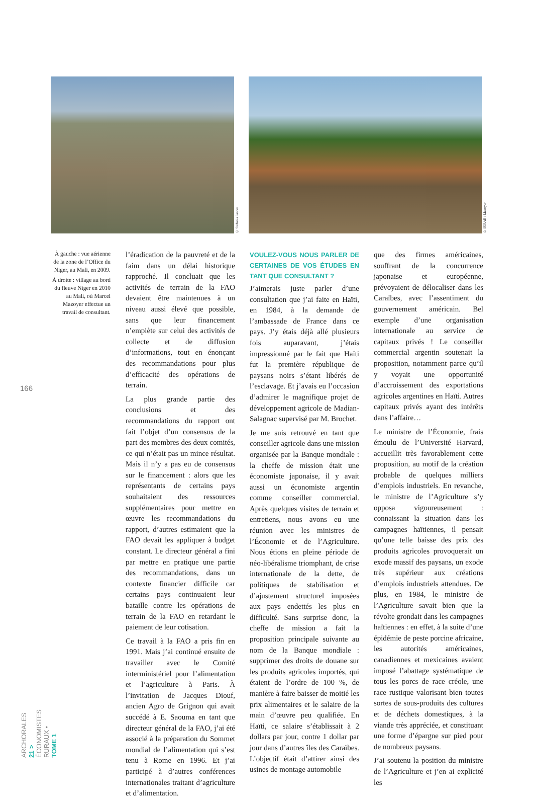© Stefania Janner
© INRAE / Mazoyer
166
ARCHORALES 21 > ÉCONOMISTES RURAUX • TOME 1
À gauche : vue aérienne de la zone de l’Office du Niger, au Mali, en 2009.
À droite : village au bord du fleuve Niger en 2010 au Mali, où Marcel Mazoyer effectue un travail de consultant.
l’éradication de la pauvreté et de la faim dans un délai historique rapproché. Il concluait que les activités de terrain de la FAO devaient être maintenues à un niveau aussi élevé que possible, sans que leur financement n’empiète sur celui des activités de collecte et de diffusion d’informations, tout en énonçant des recommandations pour plus d’efficacité des opérations de terrain.
La plus grande partie des conclusions et des recommandations du rapport ont fait l’objet d’un consensus de la part des membres des deux comités, ce qui n’était pas un mince résultat. Mais il n’y a pas eu de consensus sur le financement : alors que les représentants de certains pays souhaitaient des ressources supplémentaires pour mettre en œuvre les recommandations du rapport, d’autres estimaient que la FAO devait les appliquer à budget constant. Le directeur général a fini par mettre en pratique une partie des recommandations, dans un contexte financier difficile car certains pays continuaient leur bataille contre les opérations de terrain de la FAO en retardant le paiement de leur cotisation.
Ce travail à la FAO a pris fin en 1991. Mais j’ai continué ensuite de travailler avec le Comité interministériel pour l’alimentation et l’agriculture à Paris. À l’invitation de Jacques Diouf, ancien Agro de Grignon qui avait succédé à E. Saouma en tant que directeur général de la FAO, j’ai été associé à la préparation du Sommet mondial de l’alimentation qui s’est tenu à Rome en 1996. Et j’ai participé à d’autres conférences internationales traitant d’agriculture et d’alimentation.
VOULEZ-VOUS NOUS PARLER DE CERTAINES DE VOS ÉTUDES EN TANT QUE CONSULTANT ?
J’aimerais juste parler d’une consultation que j’ai faite en Haïti, en 1984, à la demande de l’ambassade de France dans ce pays. J’y étais déjà allé plusieurs fois auparavant, j’étais impressionné par le fait que Haïti fut la première république de paysans noirs s’étant libérés de l’esclavage. Et j’avais eu l’occasion d’admirer le magnifique projet de développement agricole de Madian-Salagnac supervisé par M. Brochet.
Je me suis retrouvé en tant que conseiller agricole dans une mission organisée par la Banque mondiale : la cheffe de mission était une économiste japonaise, il y avait aussi un économiste argentin comme conseiller commercial. Après quelques visites de terrain et entretiens, nous avons eu une réunion avec les ministres de l’Économie et de l’Agriculture. Nous étions en pleine période de néo-libéralisme triomphant, de crise internationale de la dette, de politiques de stabilisation et d’ajustement structurel imposées aux pays endettés les plus en difficulté. Sans surprise donc, la cheffe de mission a fait la proposition principale suivante au nom de la Banque mondiale : supprimer des droits de douane sur les produits agricoles importés, qui étaient de l’ordre de 100 %, de manière à faire baisser de moitié les prix alimentaires et le salaire de la main d’œuvre peu qualifiée. En Haïti, ce salaire s’établissait à 2 dollars par jour, contre 1 dollar par jour dans d’autres îles des Caraïbes. L’objectif était d’attirer ainsi des usines de montage automobile
que des firmes américaines, souffrant de la concurrence japonaise et européenne, prévoyaient de délocaliser dans les Caraïbes, avec l’assentiment du gouvernement américain. Bel exemple d’une organisation internationale au service de capitaux privés ! Le conseiller commercial argentin soutenait la proposition, notamment parce qu’il y voyait une opportunité d’accroissement des exportations agricoles argentines en Haïti. Autres capitaux privés ayant des intérêts dans l’affaire…
Le ministre de l’Économie, frais émoulu de l’Université Harvard, accueillit très favorablement cette proposition, au motif de la création probable de quelques milliers d’emplois industriels. En revanche, le ministre de l’Agriculture s’y opposa vigoureusement : connaissant la situation dans les campagnes haïtiennes, il pensait qu’une telle baisse des prix des produits agricoles provoquerait un exode massif des paysans, un exode très supérieur aux créations d’emplois industriels attendues. De plus, en 1984, le ministre de l’Agriculture savait bien que la révolte grondait dans les campagnes haïtiennes : en effet, à la suite d’une épidémie de peste porcine africaine, les autorités américaines, canadiennes et mexicaines avaient imposé l’abattage systématique de tous les porcs de race créole, une race rustique valorisant bien toutes sortes de sous-produits des cultures et de déchets domestiques, à la viande très appréciée, et constituant une forme d’épargne sur pied pour de nombreux paysans.
J’ai soutenu la position du ministre de l’Agriculture et j’en ai explicité les